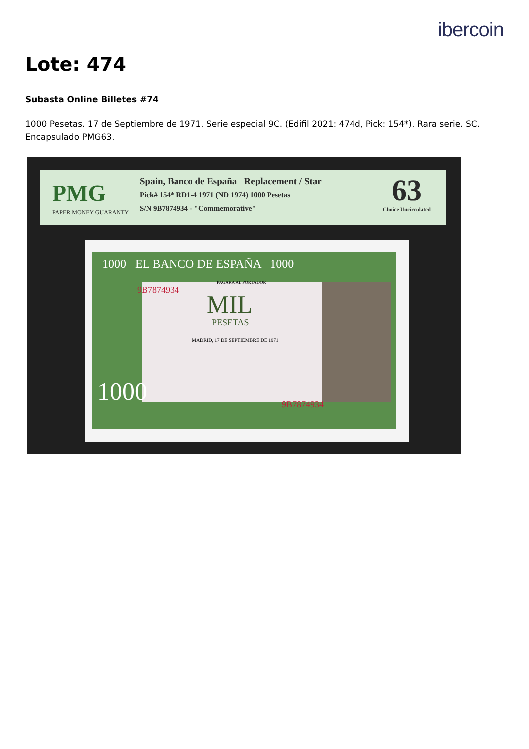ibercoin
Lote: 474
Subasta Online Billetes #74
1000 Pesetas. 17 de Septiembre de 1971. Serie especial 9C. (Edifil 2021: 474d, Pick: 154*). Rara serie. SC. Encapsulado PMG63.
PMG
PAPER MONEY GUARANTY
Spain, Banco de España Replacement / Star
Pick# 154* RD1-4 1971 (ND 1974) 1000 Pesetas
S/N 9B7874934 - "Commemorative"
63
Choice Uncirculated
1000 EL BANCO DE ESPAÑA 1000
9B7874934
PAGARA AL PORTADOR
MIL
PESETAS
MADRID, 17 DE SEPTIEMBRE DE 1971
1000 9B7874934